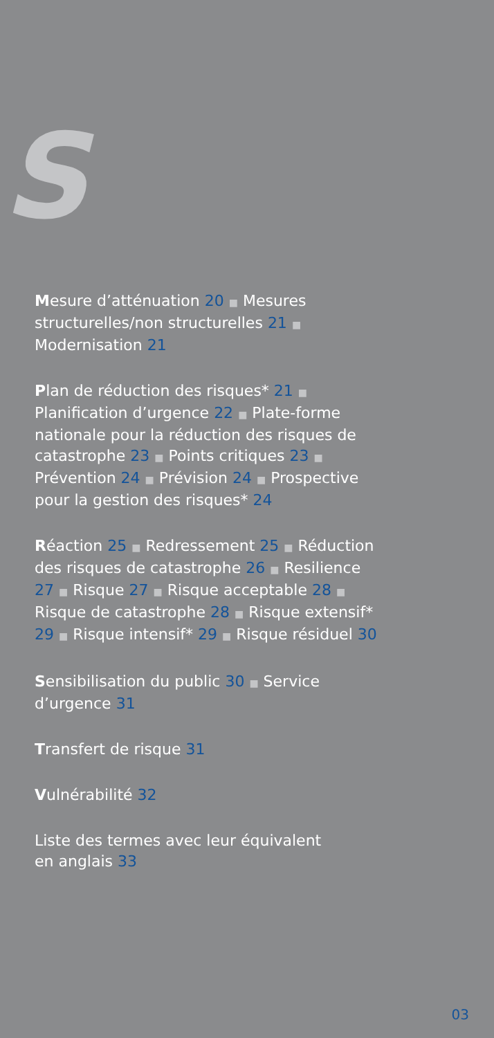S
Mesure d’atténuation 20 ■ Mesures structurelles/non structurelles 21 ■ Modernisation 21
Plan de réduction des risques* 21 ■ Planification d’urgence 22 ■ Plate-forme nationale pour la réduction des risques de catastrophe 23 ■ Points critiques 23 ■ Prévention 24 ■ Prévision 24 ■ Prospective pour la gestion des risques* 24
Réaction 25 ■ Redressement 25 ■ Réduction des risques de catastrophe 26 ■ Resilience 27 ■ Risque 27 ■ Risque acceptable 28 ■ Risque de catastrophe 28 ■ Risque extensif* 29 ■ Risque intensif* 29 ■ Risque résiduel 30
Sensibilisation du public 30 ■ Service d’urgence 31
Transfert de risque 31
Vulnérabilité 32
Liste des termes avec leur équivalent
en anglais 33
03